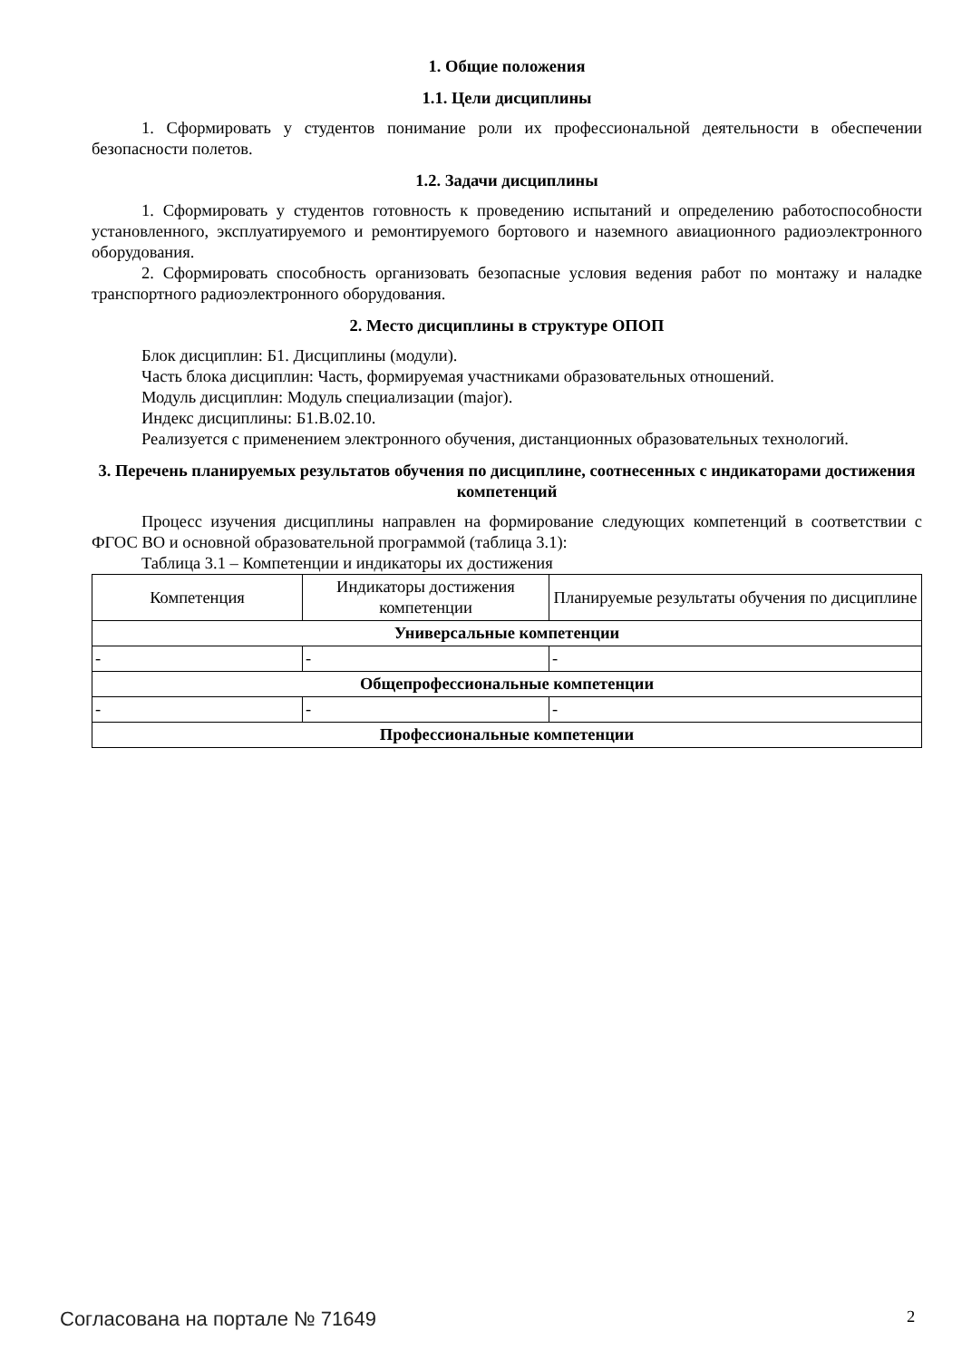1. Общие положения
1.1. Цели дисциплины
1. Сформировать у студентов понимание роли их профессиональной деятельности в обеспечении безопасности полетов.
1.2. Задачи дисциплины
1. Сформировать у студентов готовность к проведению испытаний и определению работоспособности установленного, эксплуатируемого и ремонтируемого бортового и наземного авиационного радиоэлектронного оборудования.
2. Сформировать способность организовать безопасные условия ведения работ по монтажу и наладке транспортного радиоэлектронного оборудования.
2. Место дисциплины в структуре ОПОП
Блок дисциплин: Б1. Дисциплины (модули).
Часть блока дисциплин: Часть, формируемая участниками образовательных отношений.
Модуль дисциплин: Модуль специализации (major).
Индекс дисциплины: Б1.В.02.10.
Реализуется с применением электронного обучения, дистанционных образовательных технологий.
3. Перечень планируемых результатов обучения по дисциплине, соотнесенных с индикаторами достижения компетенций
Процесс изучения дисциплины направлен на формирование следующих компетенций в соответствии с ФГОС ВО и основной образовательной программой (таблица 3.1):
Таблица 3.1 – Компетенции и индикаторы их достижения
| Компетенция | Индикаторы достижения компетенции | Планируемые результаты обучения по дисциплине |
| --- | --- | --- |
| Универсальные компетенции | | |
| - | - | - |
| Общепрофессиональные компетенции | | |
| - | - | - |
| Профессиональные компетенции | | |
Согласована на портале № 71649 2